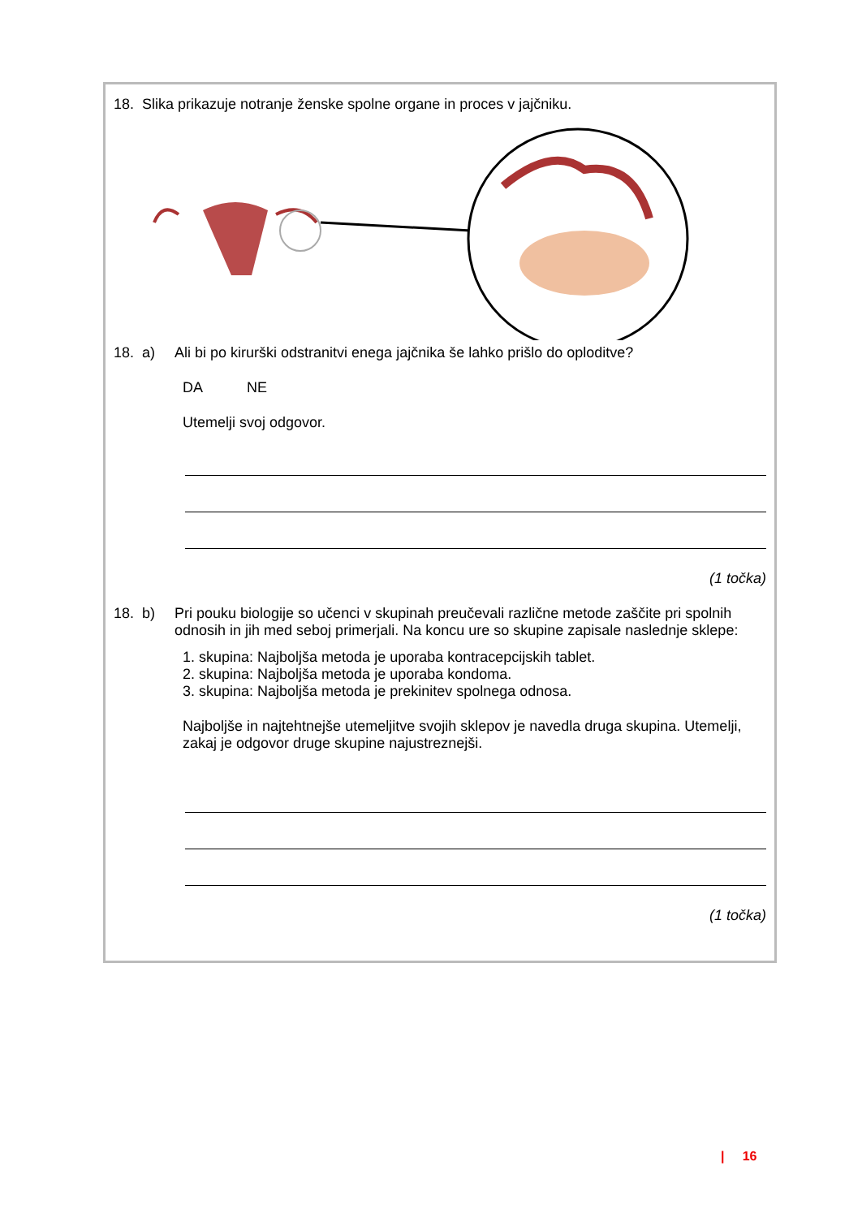18. Slika prikazuje notranje ženske spolne organe in proces v jajčniku.
18. a) Ali bi po kirurški odstranitvi enega jajčnika še lahko prišlo do oploditve?
DA NE
Utemelji svoj odgovor.
(1 točka)
18. b) Pri pouku biologije so učenci v skupinah preučevali različne metode zaščite pri spolnih odnosih in jih med seboj primerjali. Na koncu ure so skupine zapisale naslednje sklepe:
1. skupina: Najboljša metoda je uporaba kontracepcijskih tablet.
2. skupina: Najboljša metoda je uporaba kondoma.
3. skupina: Najboljša metoda je prekinitev spolnega odnosa.
Najboljše in najtehtnejše utemeljitve svojih sklepov je navedla druga skupina. Utemelji, zakaj je odgovor druge skupine najustreznejši.
(1 točka)
| 16